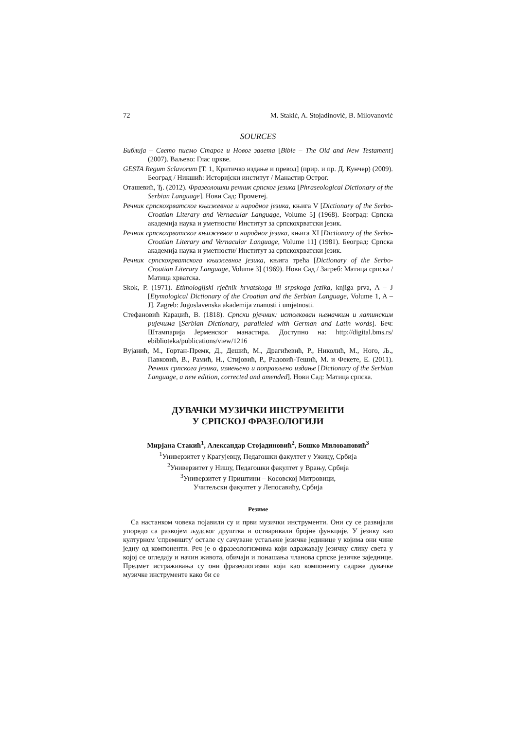72 M. Stakić, A. Stojadinović, B. Milovanović
SOURCES
Библија – Свето писмо Старог и Новог завета [Bible – The Old and New Testament] (2007). Ваљево: Глас цркве.
GESTA Regum Sclavorum [Т. 1, Критичко издање и превод] (прир. и пр. Д. Кунчер) (2009). Београд / Никшић: Историјски институт / Манастир Острог.
Оташевић, Ђ. (2012). Фразеолошки речник српског језика [Phraseological Dictionary of the Serbian Language]. Нови Сад: Прометеј.
Речник српскохрватског књижевног и народног језика, књига V [Dictionary of the Serbo- Croatian Literary and Vernacular Language, Volume 5] (1968). Београд: Српска академија наука и уметности/ Институт за српскохрватски језик.
Речник српскохрватског књижевног и народног језика, књига XI [Dictionary of the Serbo-Croatian Literary and Vernacular Language, Volume 11] (1981). Београд: Српска академија наука и уметности/ Институт за српскохрватски језик.
Речник српскохрватскога књижевног језика, књига трећа [Dictionary of the Serbo- Croatian Literary Language, Volume 3] (1969). Нови Сад / Загреб: Матица српска / Матица хрватска.
Skok, P. (1971). Etimologijski rječnik hrvatskoga ili srpskoga jezika, knjiga prva, A – J [Etymological Dictionary of the Croatian and the Serbian Language, Volume 1, A – J]. Zagreb: Jugoslavenska akademija znanosti i umjetnosti.
Стефановић Караџић, В. (1818). Српски рјечник: истолкован њемачким и латинским ријечима [Serbian Dictionary, paralleled with German and Latin words]. Беч: Штампарија Јерменског манастира. Доступно на: http://digital.bms.rs/ ebiblioteka/publications/view/1216
Вујанић, М., Гортан-Премк, Д., Дешић, М., Драгићевић, Р., Николић, М., Ного, Љ., Павковић, В., Рамић, Н., Стијовић, Р., Радовић-Тешић, М. и Фекете, Е. (2011). Речник српскога језика, измењено и поправљено издање [Dictionary of the Serbian Language, a new edition, corrected and amended]. Нови Сад: Матица српска.
ДУВАЧКИ МУЗИЧКИ ИНСТРУМЕНТИ
У СРПСКОЈ ФРАЗЕОЛОГИЈИ
Мирјана Стакић<sup>1</sup>, Александар Стојадиновић<sup>2</sup>, Бошко Миловановић<sup>3</sup>
<sup>1</sup> Универзитет у Крагујевцу, Педагошки факултет у Ужицу, Србија
<sup>2</sup> Универзитет у Нишу, Педагошки факултет у Врању, Србија
<sup>3</sup> Универзитет у Приштини – Косовској Митровици,
Учитељски факултет у Лепосавићу, Србија
Резиме
Са настанком човека појавили су и први музички инструменти. Они су се развијали упоредо са развојем људског друштва и остваривали бројне функције. У језику као културном 'спремишту' остале су сачуване устаљене језичке јединице у којима они чине једну од компоненти. Реч је о фразеологизмима који одражавају језичку слику света у којој се огледају и начин живота, обичаји и понашања чланова српске језичке заједнице. Предмет истраживања су они фразеологизми који као компоненту садрже дувачке музичке инструменте како би се